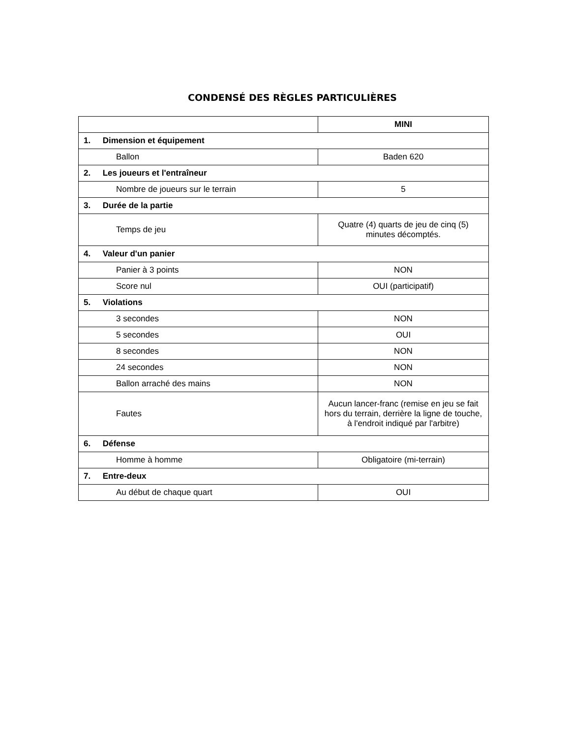CONDENSÉ DES RÈGLES PARTICULIÈRES
| | MINI |
| --- | --- |
| 1. Dimension et équipement | |
| Ballon | Baden 620 |
| 2. Les joueurs et l'entraîneur | |
| Nombre de joueurs sur le terrain | 5 |
| 3. Durée de la partie | |
| Temps de jeu | Quatre (4) quarts de jeu de cinq (5) minutes décomptés. |
| 4. Valeur d'un panier | |
| Panier à 3 points | NON |
| Score nul | OUI (participatif) |
| 5. Violations | |
| 3 secondes | NON |
| 5 secondes | OUI |
| 8 secondes | NON |
| 24 secondes | NON |
| Ballon arraché des mains | NON |
| Fautes | Aucun lancer-franc (remise en jeu se fait hors du terrain, derrière la ligne de touche, à l'endroit indiqué par l'arbitre) |
| 6. Défense | |
| Homme à homme | Obligatoire (mi-terrain) |
| 7. Entre-deux | |
| Au début de chaque quart | OUI |